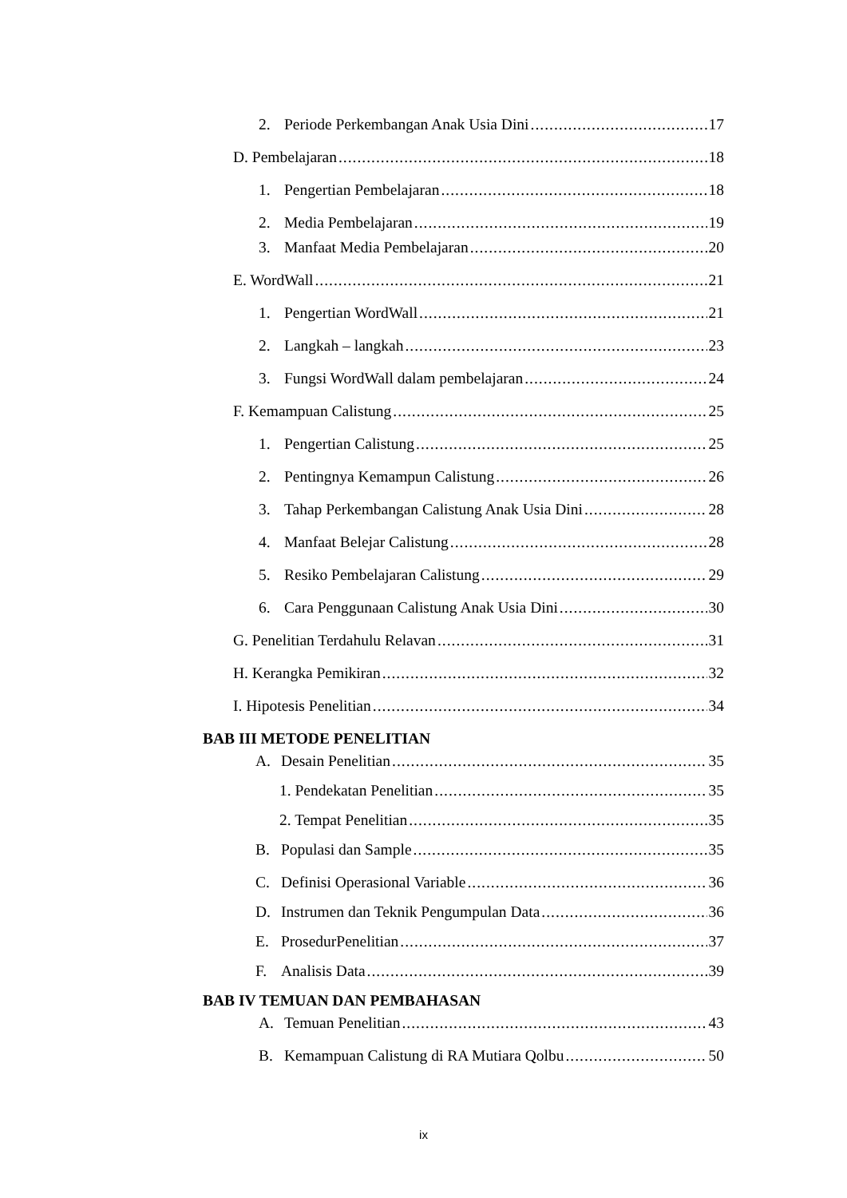2. Periode Perkembangan Anak Usia Dini 17
D. Pembelajaran 18
1. Pengertian Pembelajaran 18
2. Media Pembelajaran 19
3. Manfaat Media Pembelajaran 20
E. WordWall 21
1. Pengertian WordWall 21
2. Langkah – langkah 23
3. Fungsi WordWall dalam pembelajaran 24
F. Kemampuan Calistung 25
1. Pengertian Calistung 25
2. Pentingnya Kemampun Calistung 26
3. Tahap Perkembangan Calistung Anak Usia Dini 28
4. Manfaat Belejar Calistung 28
5. Resiko Pembelajaran Calistung 29
6. Cara Penggunaan Calistung Anak Usia Dini 30
G. Penelitian Terdahulu Relavan 31
H. Kerangka Pemikiran 32
I. Hipotesis Penelitian 34
BAB III METODE PENELITIAN
A. Desain Penelitian 35
1. Pendekatan Penelitian 35
2. Tempat Penelitian 35
B. Populasi dan Sample 35
C. Definisi Operasional Variable 36
D. Instrumen dan Teknik Pengumpulan Data 36
E. ProsedurPenelitian 37
F. Analisis Data 39
BAB IV TEMUAN DAN PEMBAHASAN
A. Temuan Penelitian 43
B. Kemampuan Calistung di RA Mutiara Qolbu 50
ix